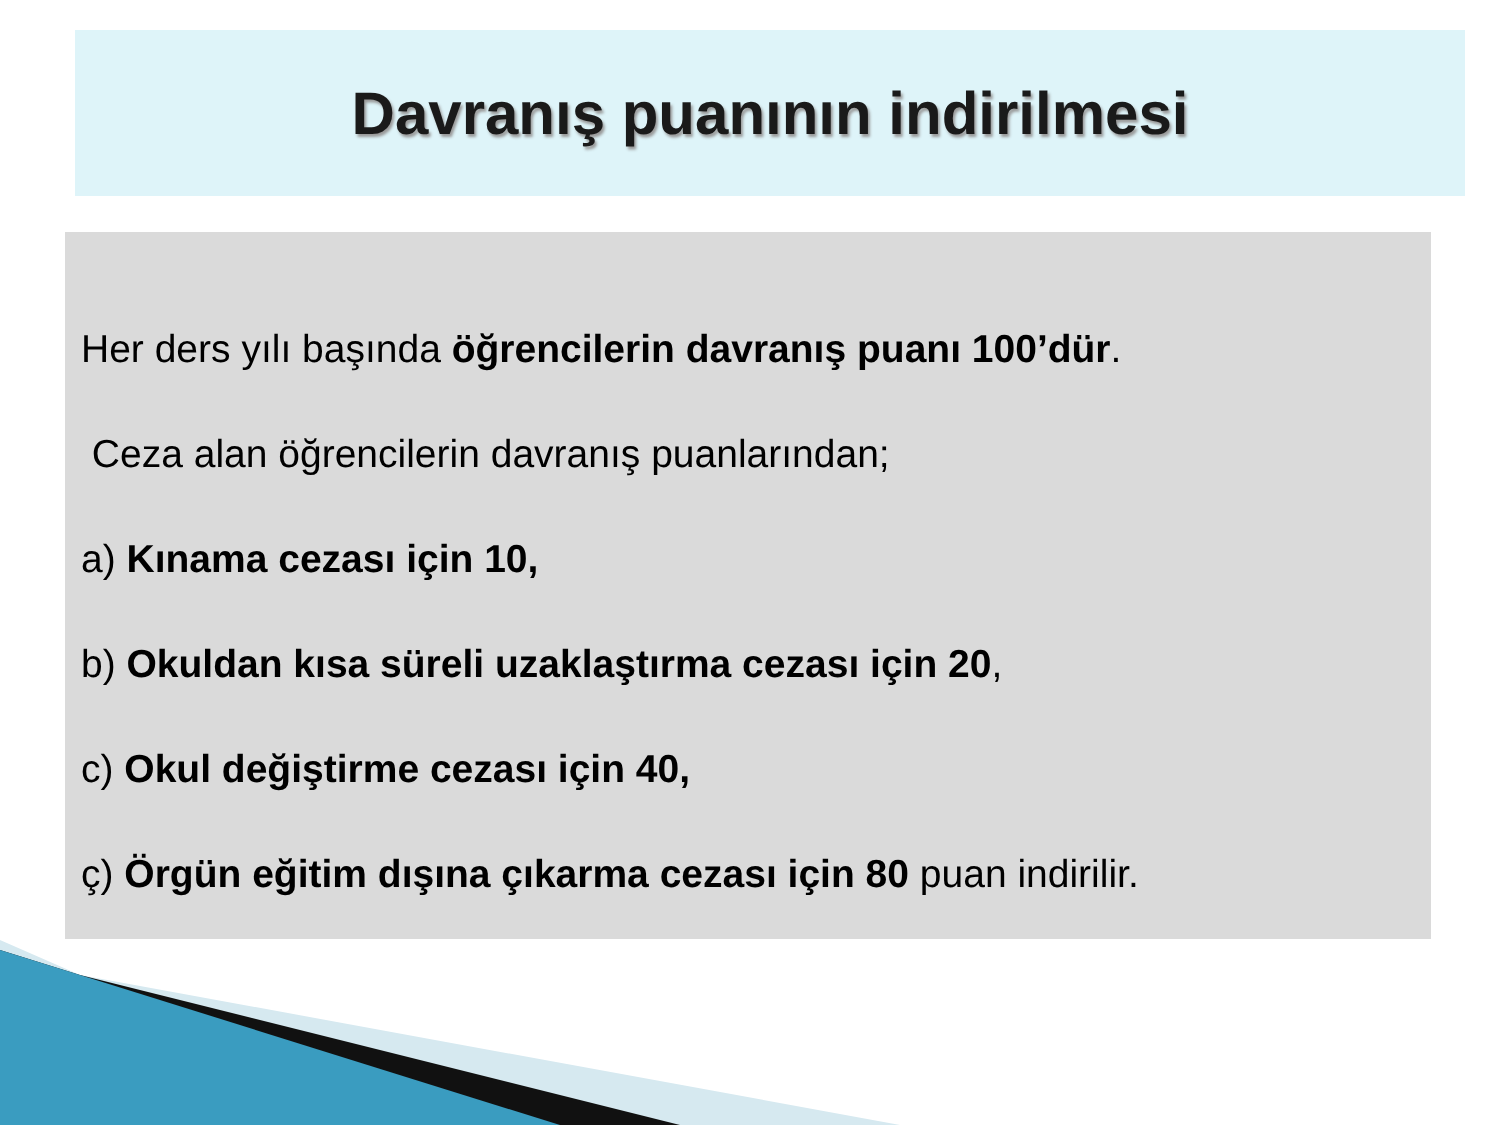Davranış puanının indirilmesi
Her ders yılı başında öğrencilerin davranış puanı 100’dür.
Ceza alan öğrencilerin davranış puanlarından;
a) Kınama cezası için 10,
b) Okuldan kısa süreli uzaklaştırma cezası için 20,
c) Okul değiştirme cezası için 40,
ç) Örgün eğitim dışına çıkarma cezası için 80 puan indirilir.